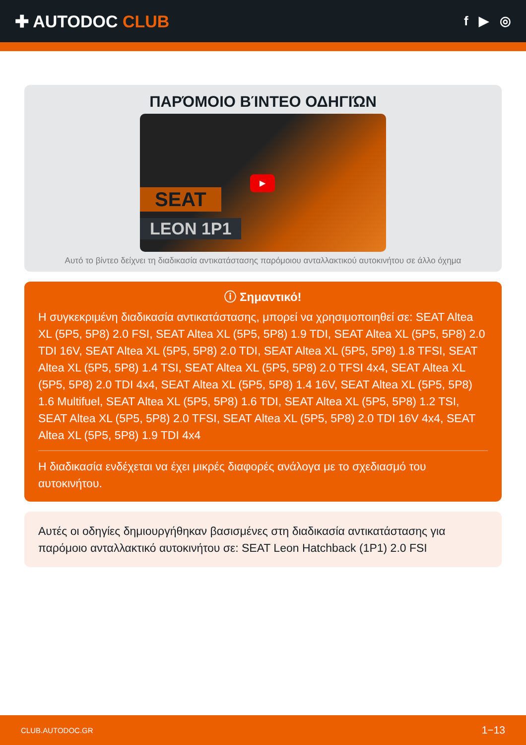✚ AUTODOC CLUB
f ▶ ◎
ΠΑΡΌΜΟΙΟ ΒΊΝΤΕΟ ΟΔΗΓΙΏΝ
SEAT
LEON 1P1
▶
Αυτό το βίντεο δείχνει τη διαδικασία αντικατάστασης παρόμοιου ανταλλακτικού αυτοκινήτου σε άλλο όχημα
ⓘ Σημαντικό!
Η συγκεκριμένη διαδικασία αντικατάστασης, μπορεί να χρησιμοποιηθεί σε: SEAT Altea XL (5P5, 5P8) 2.0 FSI, SEAT Altea XL (5P5, 5P8) 1.9 TDI, SEAT Altea XL (5P5, 5P8) 2.0 TDI 16V, SEAT Altea XL (5P5, 5P8) 2.0 TDI, SEAT Altea XL (5P5, 5P8) 1.8 TFSI, SEAT Altea XL (5P5, 5P8) 1.4 TSI, SEAT Altea XL (5P5, 5P8) 2.0 TFSI 4x4, SEAT Altea XL (5P5, 5P8) 2.0 TDI 4x4, SEAT Altea XL (5P5, 5P8) 1.4 16V, SEAT Altea XL (5P5, 5P8) 1.6 Multifuel, SEAT Altea XL (5P5, 5P8) 1.6 TDI, SEAT Altea XL (5P5, 5P8) 1.2 TSI, SEAT Altea XL (5P5, 5P8) 2.0 TFSI, SEAT Altea XL (5P5, 5P8) 2.0 TDI 16V 4x4, SEAT Altea XL (5P5, 5P8) 1.9 TDI 4x4
Η διαδικασία ενδέχεται να έχει μικρές διαφορές ανάλογα με το σχεδιασμό του αυτοκινήτου.
Αυτές οι οδηγίες δημιουργήθηκαν βασισμένες στη διαδικασία αντικατάστασης για παρόμοιο ανταλλακτικό αυτοκινήτου σε: SEAT Leon Hatchback (1P1) 2.0 FSI
CLUB.AUTODOC.GR 1−13